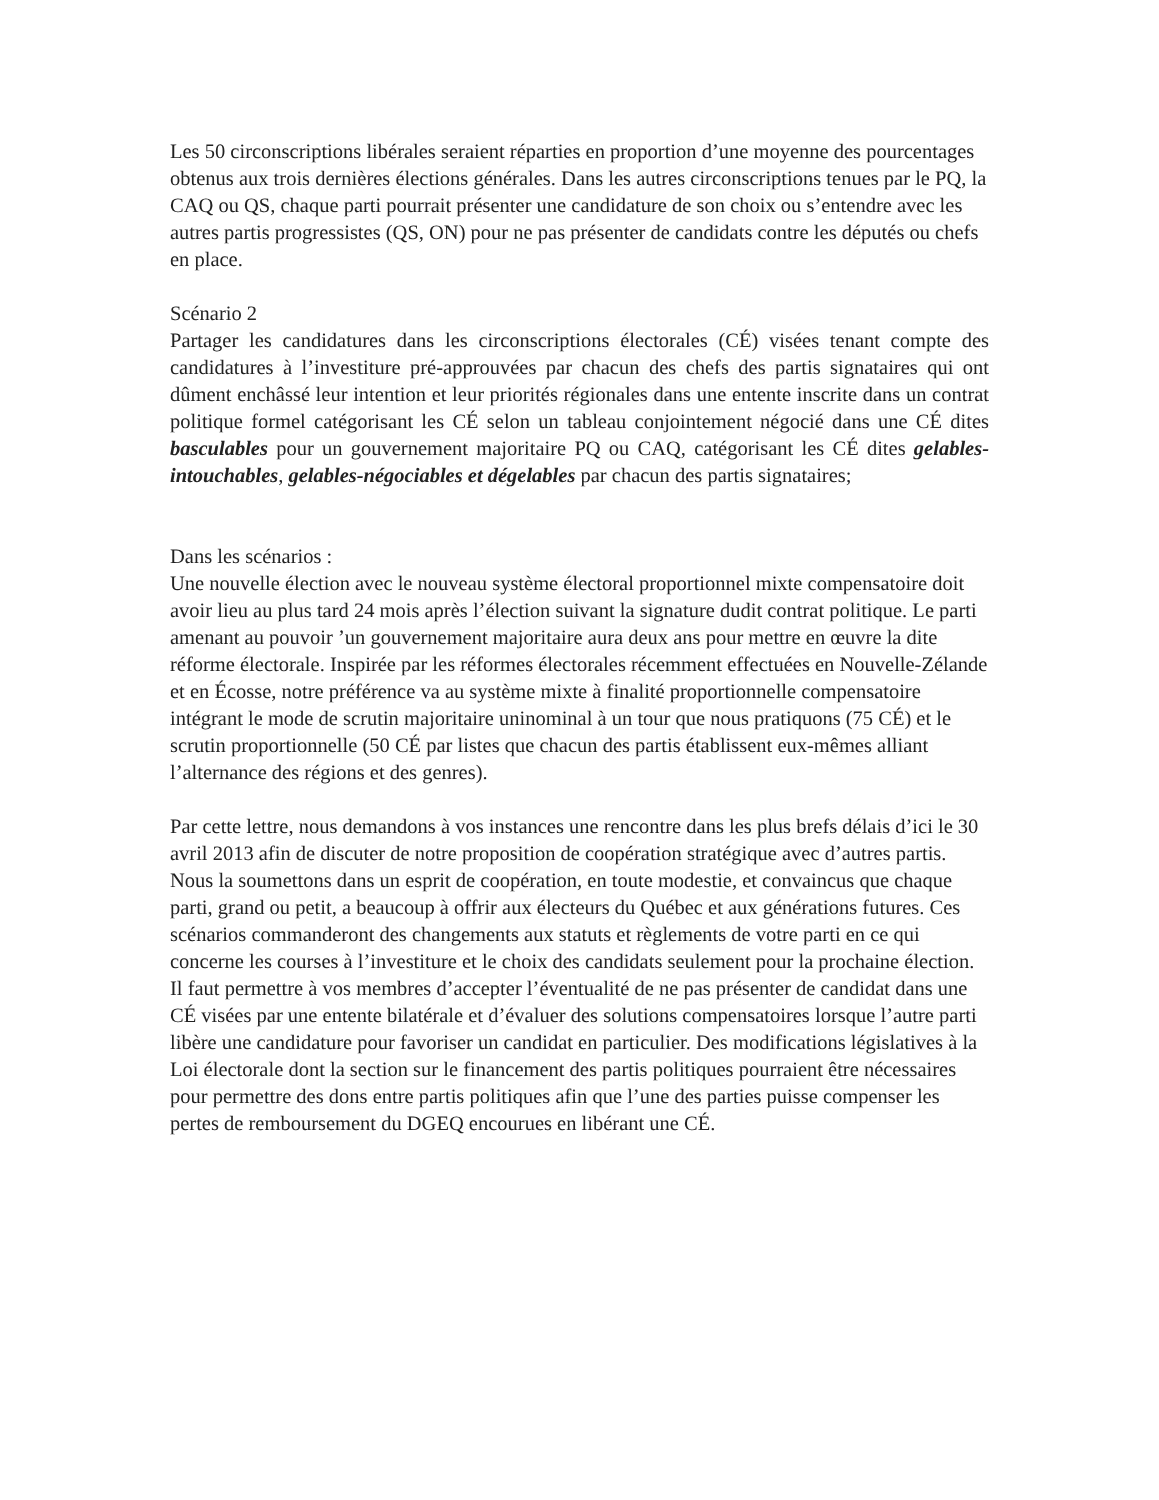Les 50 circonscriptions libérales seraient réparties en proportion d’une moyenne des pourcentages obtenus aux trois dernières élections générales. Dans les autres circonscriptions tenues par le PQ, la CAQ ou QS, chaque parti pourrait présenter une candidature de son choix ou s’entendre avec les autres partis progressistes (QS, ON) pour ne pas présenter de candidats contre les députés ou chefs en place.
Scénario 2
Partager les candidatures dans les circonscriptions électorales (CÉ) visées tenant compte des candidatures à l’investiture pré-approuvées par chacun des chefs des partis signataires qui ont dûment enchâssé leur intention et leur priorités régionales dans une entente inscrite dans un contrat politique formel catégorisant les CÉ selon un tableau conjointement négocié dans une CÉ dites basculables pour un gouvernement majoritaire PQ ou CAQ, catégorisant les CÉ dites gelables-intouchables, gelables-négociables et dégelables par chacun des partis signataires;
Dans les scénarios :
Une nouvelle élection avec le nouveau système électoral proportionnel mixte compensatoire doit avoir lieu au plus tard 24 mois après l’élection suivant la signature dudit contrat politique. Le parti amenant au pouvoir ’un gouvernement majoritaire aura deux ans pour mettre en œuvre la dite réforme électorale. Inspirée par les réformes électorales récemment effectuées en Nouvelle-Zélande et en Écosse, notre préférence va au système mixte à finalité proportionnelle compensatoire intégrant le mode de scrutin majoritaire uninominal à un tour que nous pratiquons (75 CÉ) et le scrutin proportionnelle (50 CÉ par listes que chacun des partis établissent eux-mêmes alliant l’alternance des régions et des genres).
Par cette lettre, nous demandons à vos instances une rencontre dans les plus brefs délais d’ici le 30 avril 2013 afin de discuter de notre proposition de coopération stratégique avec d’autres partis. Nous la soumettons dans un esprit de coopération, en toute modestie, et convaincus que chaque parti, grand ou petit, a beaucoup à offrir aux électeurs du Québec et aux générations futures. Ces scénarios commanderont des changements aux statuts et règlements de votre parti en ce qui concerne les courses à l’investiture et le choix des candidats seulement pour la prochaine élection. Il faut permettre à vos membres d’accepter l’éventualité de ne pas présenter de candidat dans une CÉ visées par une entente bilatérale et d’évaluer des solutions compensatoires lorsque l’autre parti libère une candidature pour favoriser un candidat en particulier. Des modifications législatives à la Loi électorale dont la section sur le financement des partis politiques pourraient être nécessaires pour permettre des dons entre partis politiques afin que l’une des parties puisse compenser les pertes de remboursement du DGEQ encourues en libérant une CÉ.